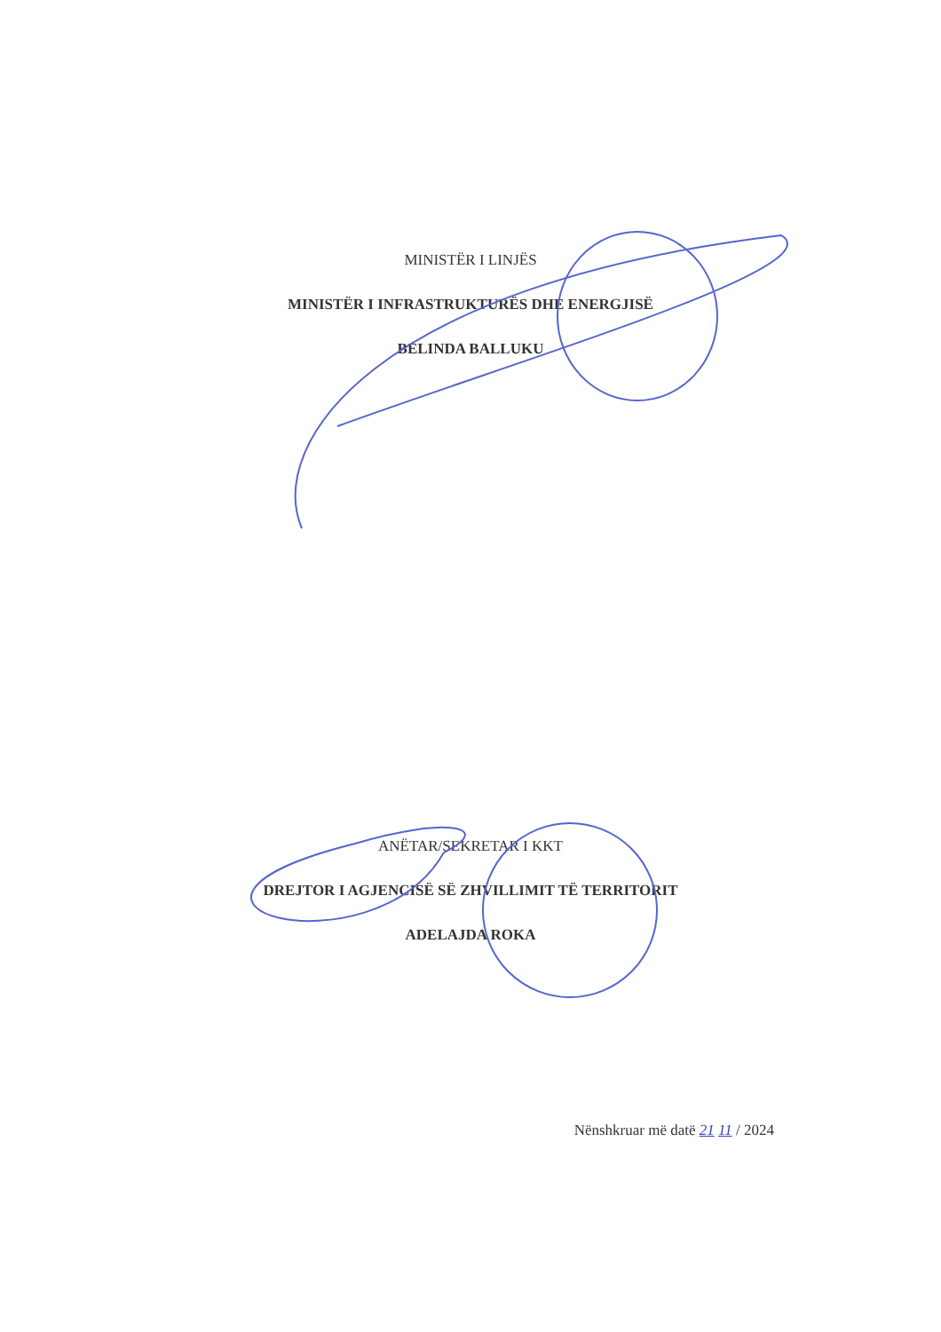MINISTËR I LINJËS
MINISTËR I INFRASTRUKTURËS DHE ENERGJISË
BELINDA BALLUKU
ANËTAR/SEKRETAR I KKT
DREJTOR I AGJENCISË SË ZHVILLIMIT TË TERRITORIT
ADELAJDA ROKA
Nënshkruar më datë 21 11 / 2024